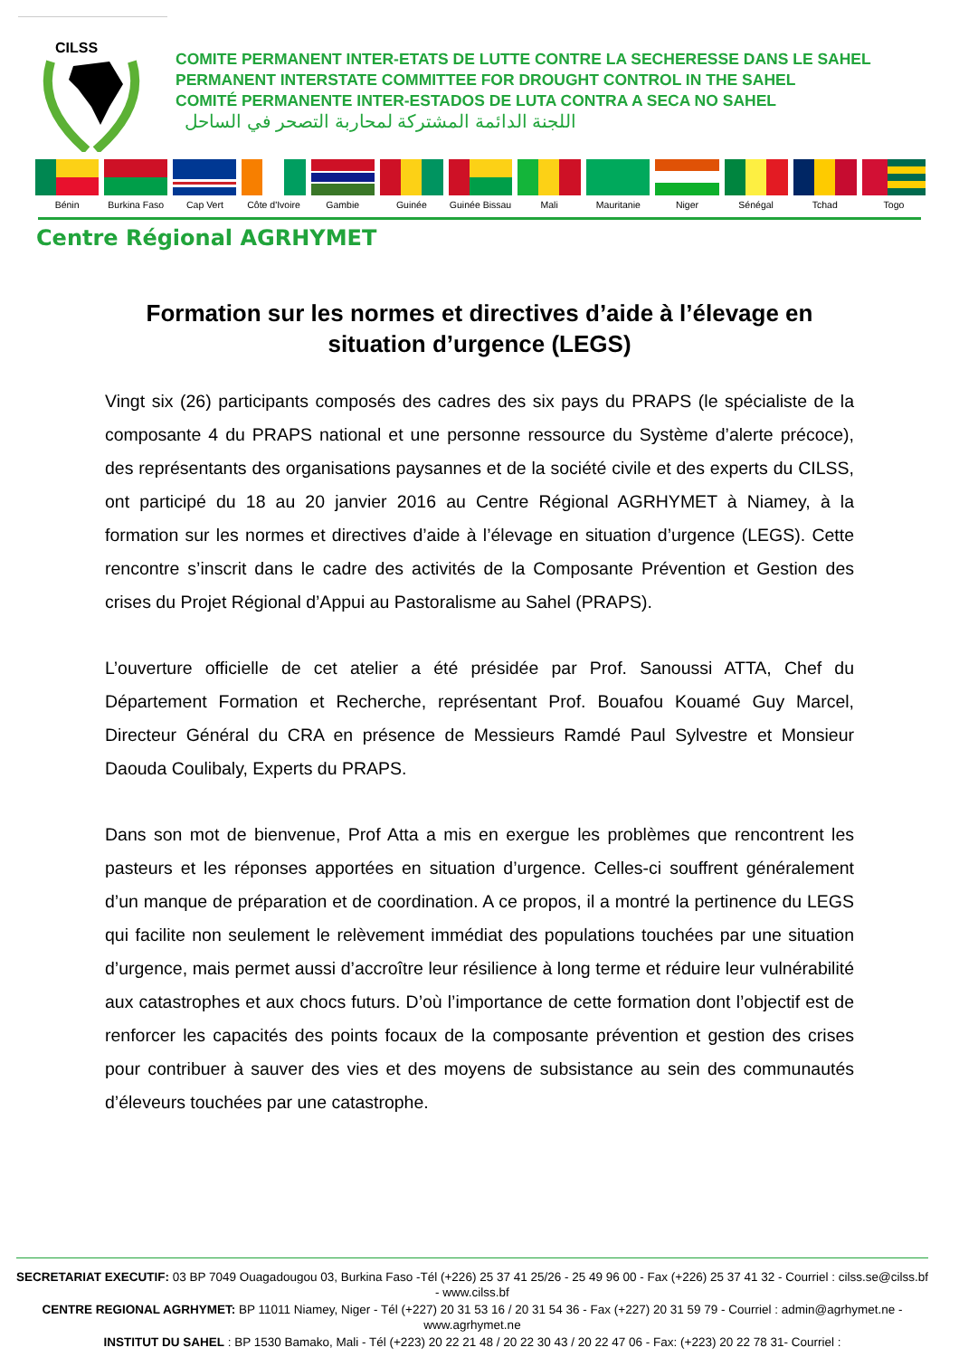CILSS
COMITE PERMANENT INTER-ETATS DE LUTTE CONTRE LA SECHERESSE DANS LE SAHEL
PERMANENT INTERSTATE COMMITTEE FOR DROUGHT CONTROL IN THE SAHEL
COMITÉ PERMANENTE INTER-ESTADOS DE LUTA CONTRA A SECA NO SAHEL
اللجنة الدائمة المشتركة لمحاربة التصحر في الساحل
Bénin Burkina Faso Cap Vert Côte d'Ivoire Gambie Guinée Guinée Bissau Mali Mauritanie Niger Sénégal Tchad Togo
Centre Régional AGRHYMET
Formation sur les normes et directives d’aide à l’élevage en situation d’urgence (LEGS)
Vingt six (26) participants composés des cadres des six pays du PRAPS (le spécialiste de la composante 4 du PRAPS national et une personne ressource du Système d’alerte précoce), des représentants des organisations paysannes et de la société civile et des experts du CILSS, ont participé du 18 au 20 janvier 2016 au Centre Régional AGRHYMET à Niamey, à la formation sur les normes et directives d’aide à l’élevage en situation d’urgence (LEGS). Cette rencontre s’inscrit dans le cadre des activités de la Composante Prévention et Gestion des crises du Projet Régional d’Appui au Pastoralisme au Sahel (PRAPS).
L’ouverture officielle de cet atelier a été présidée par Prof. Sanoussi ATTA, Chef du Département Formation et Recherche, représentant Prof. Bouafou Kouamé Guy Marcel, Directeur Général du CRA en présence de Messieurs Ramdé Paul Sylvestre et Monsieur Daouda Coulibaly, Experts du PRAPS.
Dans son mot de bienvenue, Prof Atta a mis en exergue les problèmes que rencontrent les pasteurs et les réponses apportées en situation d’urgence. Celles-ci souffrent généralement d’un manque de préparation et de coordination. A ce propos, il a montré la pertinence du LEGS qui facilite non seulement le relèvement immédiat des populations touchées par une situation d’urgence, mais permet aussi d’accroître leur résilience à long terme et réduire leur vulnérabilité aux catastrophes et aux chocs futurs. D’où l’importance de cette formation dont l’objectif est de renforcer les capacités des points focaux de la composante prévention et gestion des crises pour contribuer à sauver des vies et des moyens de subsistance au sein des communautés d’éleveurs touchées par une catastrophe.
SECRETARIAT EXECUTIF: 03 BP 7049 Ouagadougou 03, Burkina Faso -Tél (+226) 25 37 41 25/26 - 25 49 96 00 - Fax (+226) 25 37 41 32 - Courriel : cilss.se@cilss.bf - www.cilss.bf
CENTRE REGIONAL AGRHYMET: BP 11011 Niamey, Niger - Tél (+227) 20 31 53 16 / 20 31 54 36 - Fax (+227) 20 31 59 79 - Courriel : admin@agrhymet.ne - www.agrhymet.ne
INSTITUT DU SAHEL : BP 1530 Bamako, Mali - Tél (+223) 20 22 21 48 / 20 22 30 43 / 20 22 47 06 - Fax: (+223) 20 22 78 31- Courriel :